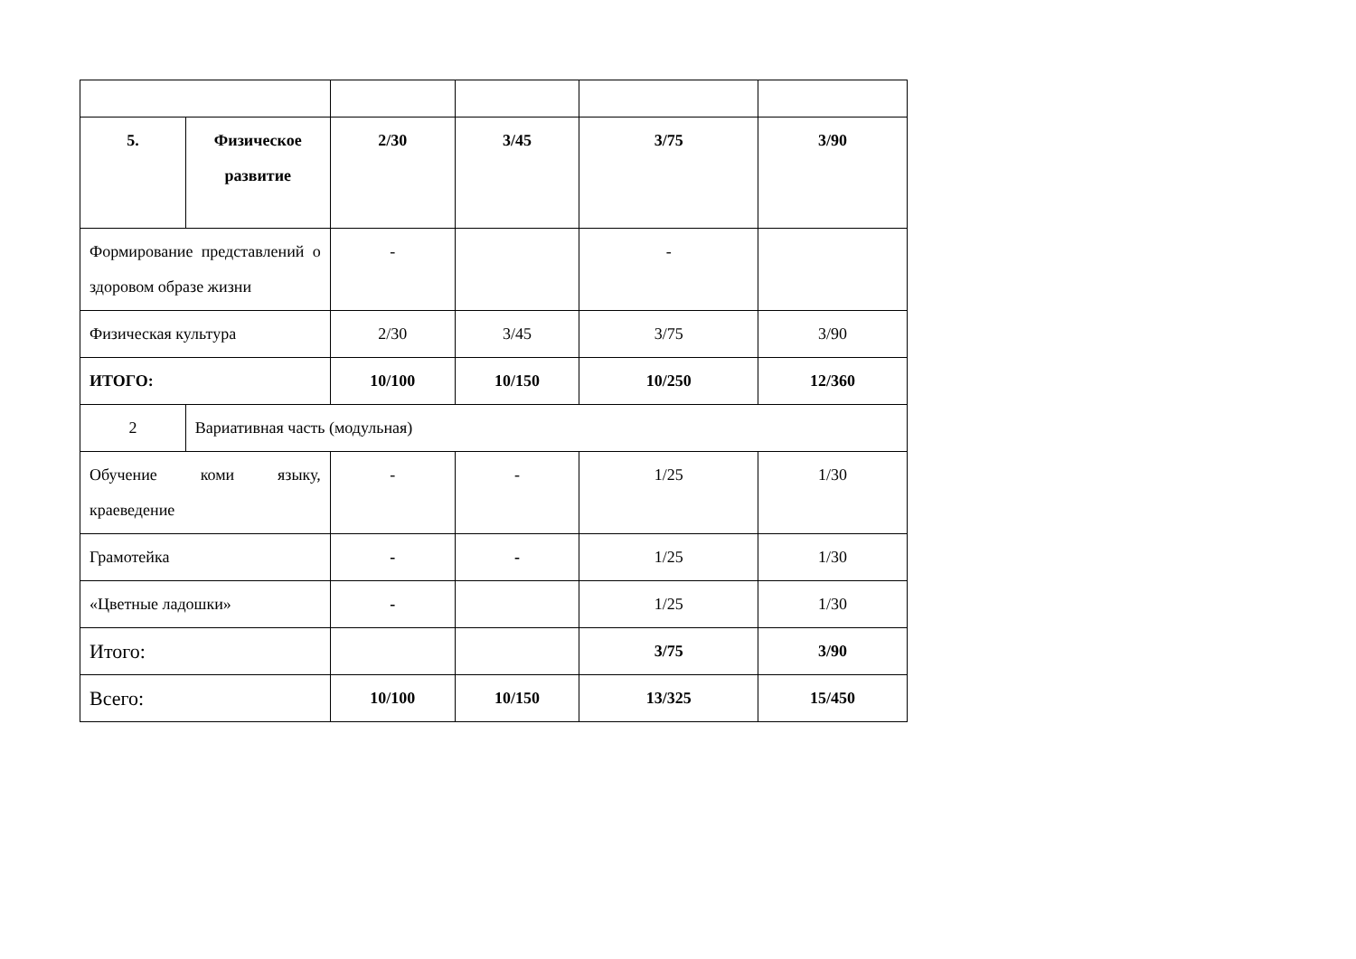| 5. | Физическое развитие | 2/30 | 3/45 | 3/75 | 3/90 |
| Формирование представлений о здоровом образе жизни | | - | | - | |
| Физическая культура | | 2/30 | 3/45 | 3/75 | 3/90 |
| ИТОГО: | | 10/100 | 10/150 | 10/250 | 12/360 |
| 2 | Вариативная часть (модульная) | | | | |
| Обучение коми языку, краеведение | | - | - | 1/25 | 1/30 |
| Грамотейка | | - | - | 1/25 | 1/30 |
| «Цветные ладошки» | | - | | 1/25 | 1/30 |
| Итого: | | | | 3/75 | 3/90 |
| Всего: | | 10/100 | 10/150 | 13/325 | 15/450 |